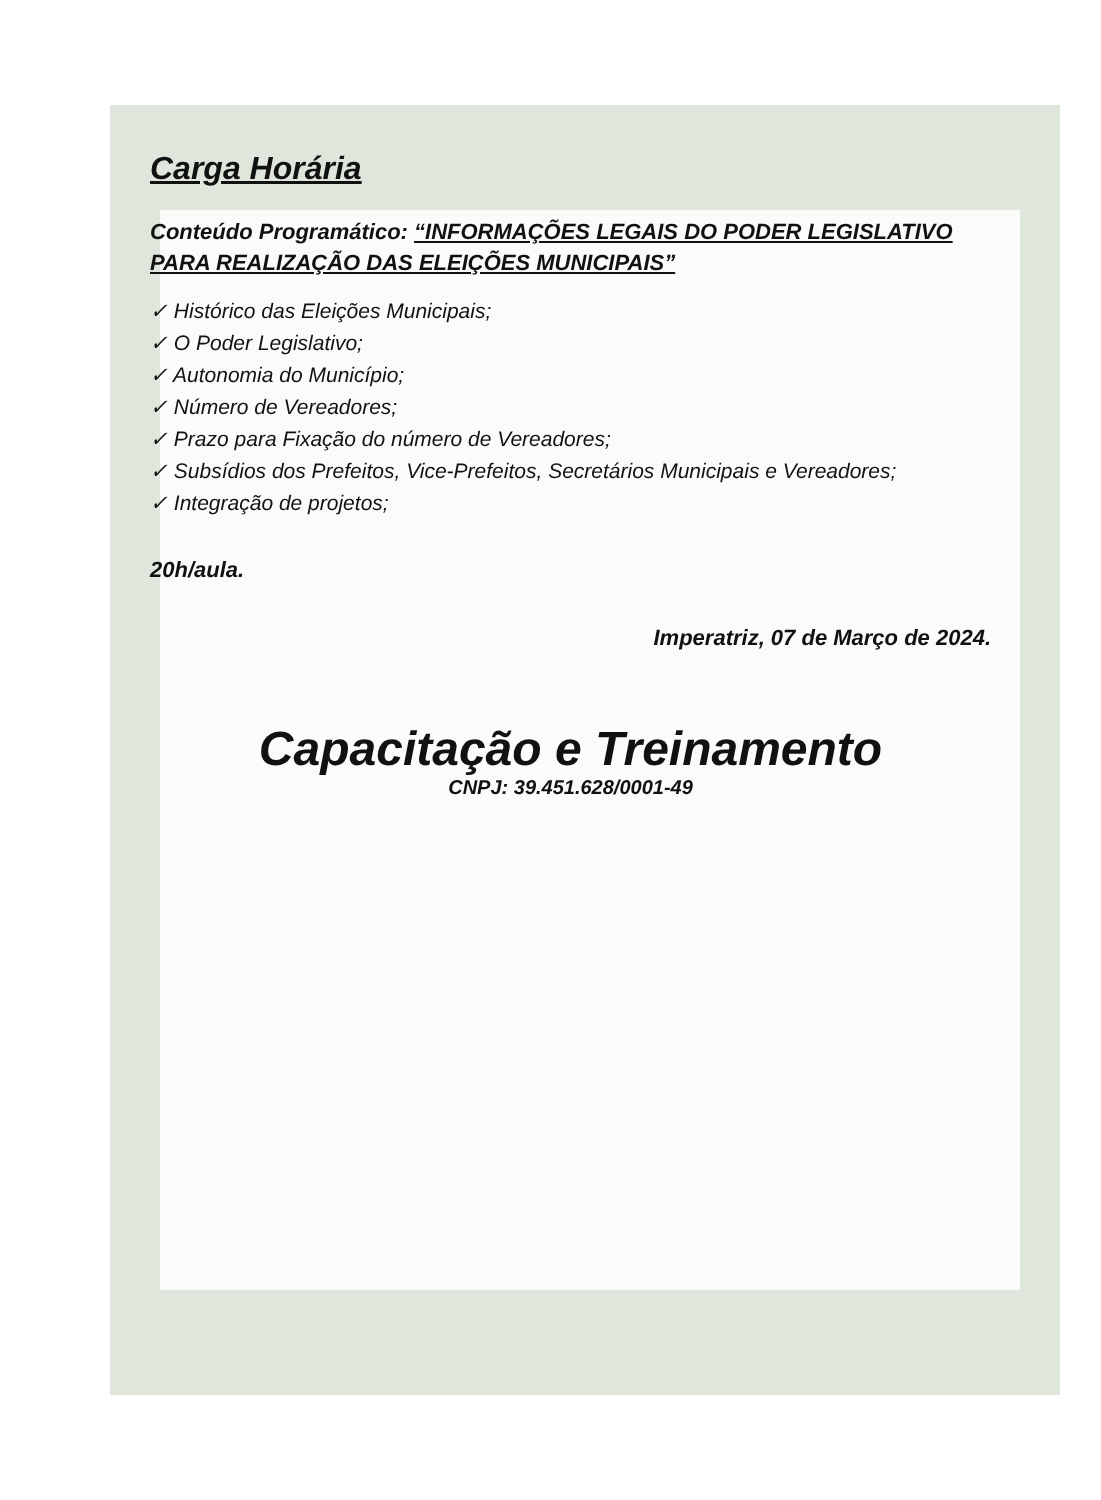Carga Horária
Conteúdo Programático: “INFORMAÇÕES LEGAIS DO PODER LEGISLATIVO PARA REALIZAÇÃO DAS ELEIÇÕES MUNICIPAIS”
✓ Histórico das Eleições Municipais;
✓ O Poder Legislativo;
✓ Autonomia do Município;
✓ Número de Vereadores;
✓ Prazo para Fixação do número de Vereadores;
✓ Subsídios dos Prefeitos, Vice-Prefeitos, Secretários Municipais e Vereadores;
✓ Integração de projetos;
20h/aula.
Imperatriz, 07 de Março de 2024.
Capacitação e Treinamento
CNPJ: 39.451.628/0001-49